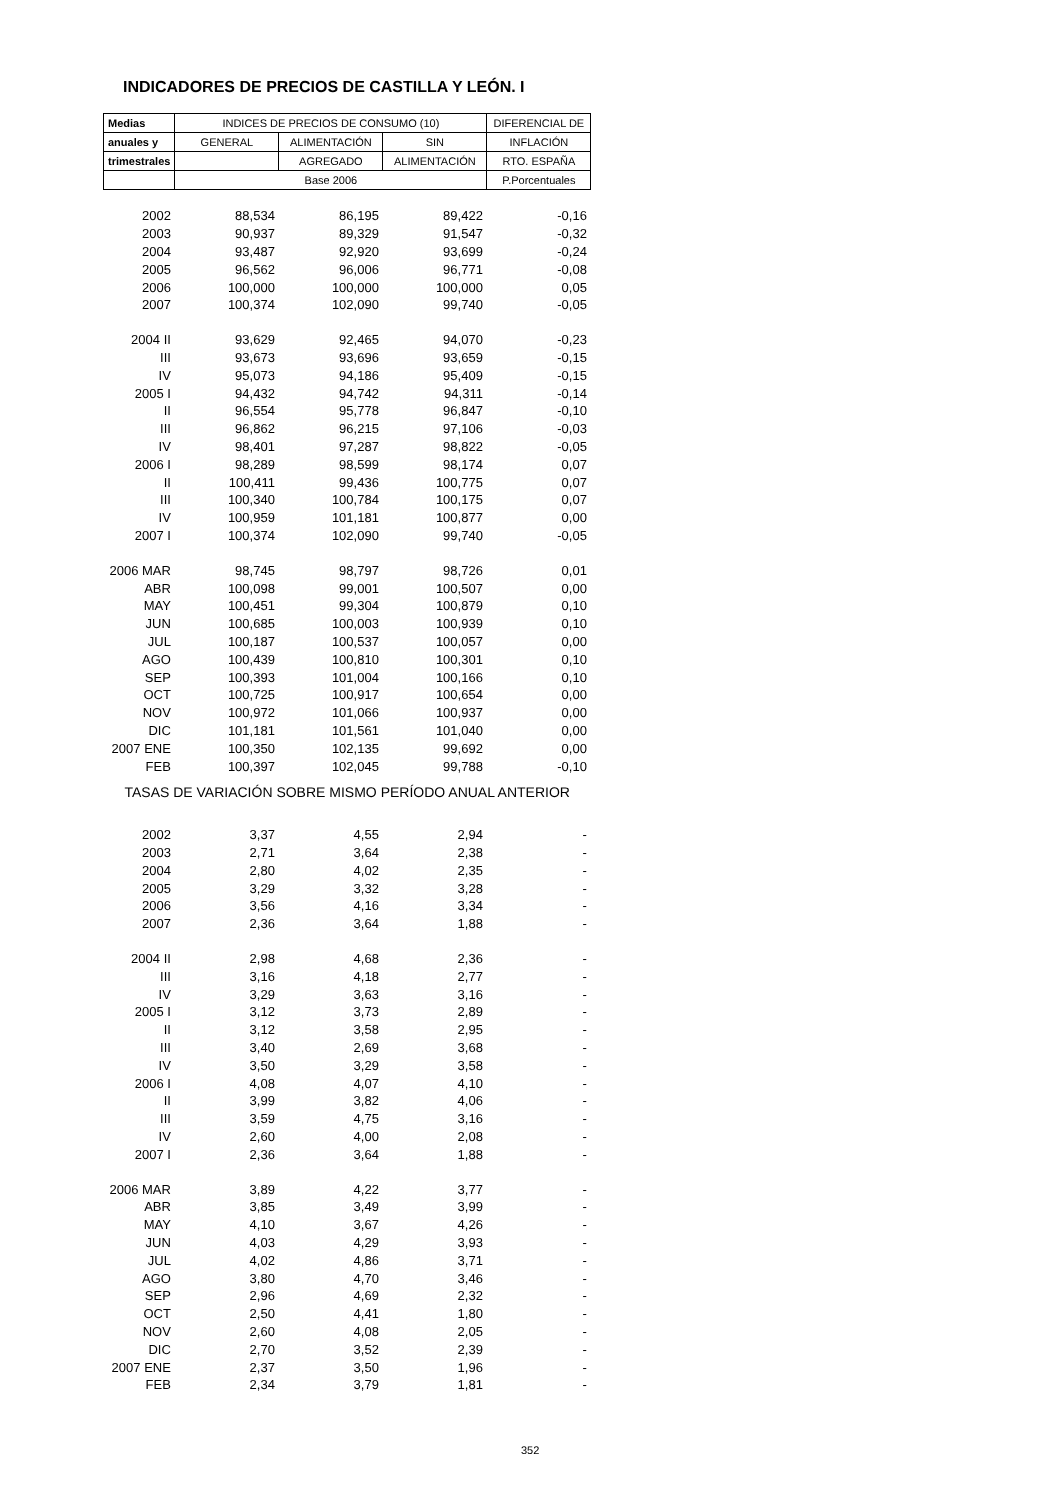INDICADORES DE PRECIOS DE CASTILLA Y LEÓN. I
| Medias | INDICES DE PRECIOS DE CONSUMO (10) | | | DIFERENCIAL DE |
| --- | --- | --- | --- | --- |
| anuales y | GENERAL | ALIMENTACIÓN | SIN | INFLACIÓN |
| trimestrales | | AGREGADO | ALIMENTACIÓN | RTO. ESPAÑA |
| | Base 2006 | | | P.Porcentuales |
| 2002 | 88,534 | 86,195 | 89,422 | -0,16 |
| 2003 | 90,937 | 89,329 | 91,547 | -0,32 |
| 2004 | 93,487 | 92,920 | 93,699 | -0,24 |
| 2005 | 96,562 | 96,006 | 96,771 | -0,08 |
| 2006 | 100,000 | 100,000 | 100,000 | 0,05 |
| 2007 | 100,374 | 102,090 | 99,740 | -0,05 |
| 2004 II | 93,629 | 92,465 | 94,070 | -0,23 |
| III | 93,673 | 93,696 | 93,659 | -0,15 |
| IV | 95,073 | 94,186 | 95,409 | -0,15 |
| 2005 I | 94,432 | 94,742 | 94,311 | -0,14 |
| II | 96,554 | 95,778 | 96,847 | -0,10 |
| III | 96,862 | 96,215 | 97,106 | -0,03 |
| IV | 98,401 | 97,287 | 98,822 | -0,05 |
| 2006 I | 98,289 | 98,599 | 98,174 | 0,07 |
| II | 100,411 | 99,436 | 100,775 | 0,07 |
| III | 100,340 | 100,784 | 100,175 | 0,07 |
| IV | 100,959 | 101,181 | 100,877 | 0,00 |
| 2007 I | 100,374 | 102,090 | 99,740 | -0,05 |
| 2006 MAR | 98,745 | 98,797 | 98,726 | 0,01 |
| ABR | 100,098 | 99,001 | 100,507 | 0,00 |
| MAY | 100,451 | 99,304 | 100,879 | 0,10 |
| JUN | 100,685 | 100,003 | 100,939 | 0,10 |
| JUL | 100,187 | 100,537 | 100,057 | 0,00 |
| AGO | 100,439 | 100,810 | 100,301 | 0,10 |
| SEP | 100,393 | 101,004 | 100,166 | 0,10 |
| OCT | 100,725 | 100,917 | 100,654 | 0,00 |
| NOV | 100,972 | 101,066 | 100,937 | 0,00 |
| DIC | 101,181 | 101,561 | 101,040 | 0,00 |
| 2007 ENE | 100,350 | 102,135 | 99,692 | 0,00 |
| FEB | 100,397 | 102,045 | 99,788 | -0,10 |
| TASAS DE VARIACIÓN SOBRE MISMO PERÍODO ANUAL ANTERIOR | | | | |
| 2002 | 3,37 | 4,55 | 2,94 | - |
| 2003 | 2,71 | 3,64 | 2,38 | - |
| 2004 | 2,80 | 4,02 | 2,35 | - |
| 2005 | 3,29 | 3,32 | 3,28 | - |
| 2006 | 3,56 | 4,16 | 3,34 | - |
| 2007 | 2,36 | 3,64 | 1,88 | - |
| 2004 II | 2,98 | 4,68 | 2,36 | - |
| III | 3,16 | 4,18 | 2,77 | - |
| IV | 3,29 | 3,63 | 3,16 | - |
| 2005 I | 3,12 | 3,73 | 2,89 | - |
| II | 3,12 | 3,58 | 2,95 | - |
| III | 3,40 | 2,69 | 3,68 | - |
| IV | 3,50 | 3,29 | 3,58 | - |
| 2006 I | 4,08 | 4,07 | 4,10 | - |
| II | 3,99 | 3,82 | 4,06 | - |
| III | 3,59 | 4,75 | 3,16 | - |
| IV | 2,60 | 4,00 | 2,08 | - |
| 2007 I | 2,36 | 3,64 | 1,88 | - |
| 2006 MAR | 3,89 | 4,22 | 3,77 | - |
| ABR | 3,85 | 3,49 | 3,99 | - |
| MAY | 4,10 | 3,67 | 4,26 | - |
| JUN | 4,03 | 4,29 | 3,93 | - |
| JUL | 4,02 | 4,86 | 3,71 | - |
| AGO | 3,80 | 4,70 | 3,46 | - |
| SEP | 2,96 | 4,69 | 2,32 | - |
| OCT | 2,50 | 4,41 | 1,80 | - |
| NOV | 2,60 | 4,08 | 2,05 | - |
| DIC | 2,70 | 3,52 | 2,39 | - |
| 2007 ENE | 2,37 | 3,50 | 1,96 | - |
| FEB | 2,34 | 3,79 | 1,81 | - |
352